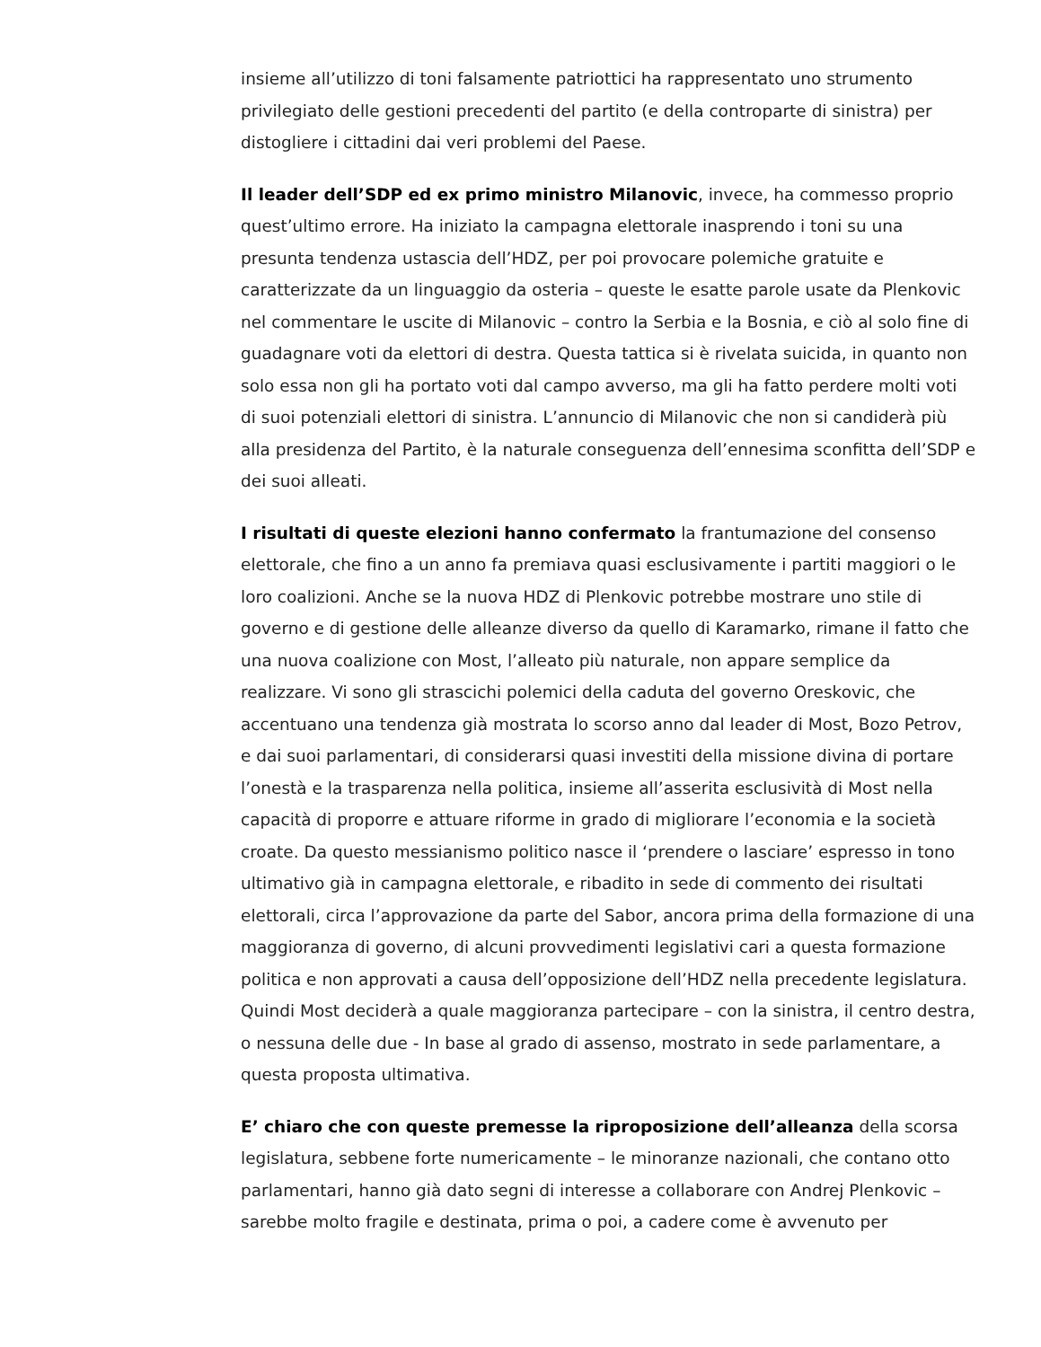insieme all’utilizzo di toni falsamente patriottici ha rappresentato uno strumento privilegiato delle gestioni precedenti del partito (e della controparte di sinistra) per distogliere i cittadini dai veri problemi del Paese.
Il leader dell’SDP ed ex primo ministro Milanovic, invece, ha commesso proprio quest’ultimo errore. Ha iniziato la campagna elettorale inasprendo i toni su una presunta tendenza ustascia dell’HDZ, per poi provocare polemiche gratuite e caratterizzate da un linguaggio da osteria – queste le esatte parole usate da Plenkovic nel commentare le uscite di Milanovic – contro la Serbia e la Bosnia, e ciò al solo fine di guadagnare voti da elettori di destra. Questa tattica si è rivelata suicida, in quanto non solo essa non gli ha portato voti dal campo avverso, ma gli ha fatto perdere molti voti di suoi potenziali elettori di sinistra. L’annuncio di Milanovic che non si candiderà più alla presidenza del Partito, è la naturale conseguenza dell’ennesima sconfitta dell’SDP e dei suoi alleati.
I risultati di queste elezioni hanno confermato la frantumazione del consenso elettorale, che fino a un anno fa premiava quasi esclusivamente i partiti maggiori o le loro coalizioni. Anche se la nuova HDZ di Plenkovic potrebbe mostrare uno stile di governo e di gestione delle alleanze diverso da quello di Karamarko, rimane il fatto che una nuova coalizione con Most, l’alleato più naturale, non appare semplice da realizzare. Vi sono gli strascichi polemici della caduta del governo Oreskovic, che accentuano una tendenza già mostrata lo scorso anno dal leader di Most, Bozo Petrov, e dai suoi parlamentari, di considerarsi quasi investiti della missione divina di portare l’onestà e la trasparenza nella politica, insieme all’asserita esclusività di Most nella capacità di proporre e attuare riforme in grado di migliorare l’economia e la società croate. Da questo messianismo politico nasce il ‘prendere o lasciare’ espresso in tono ultimativo già in campagna elettorale, e ribadito in sede di commento dei risultati elettorali, circa l’approvazione da parte del Sabor, ancora prima della formazione di una maggioranza di governo, di alcuni provvedimenti legislativi cari a questa formazione politica e non approvati a causa dell’opposizione dell’HDZ nella precedente legislatura. Quindi Most deciderà a quale maggioranza partecipare – con la sinistra, il centro destra, o nessuna delle due - In base al grado di assenso, mostrato in sede parlamentare, a questa proposta ultimativa.
E’ chiaro che con queste premesse la riproposizione dell’alleanza della scorsa legislatura, sebbene forte numericamente – le minoranze nazionali, che contano otto parlamentari, hanno già dato segni di interesse a collaborare con Andrej Plenkovic – sarebbe molto fragile e destinata, prima o poi, a cadere come è avvenuto per